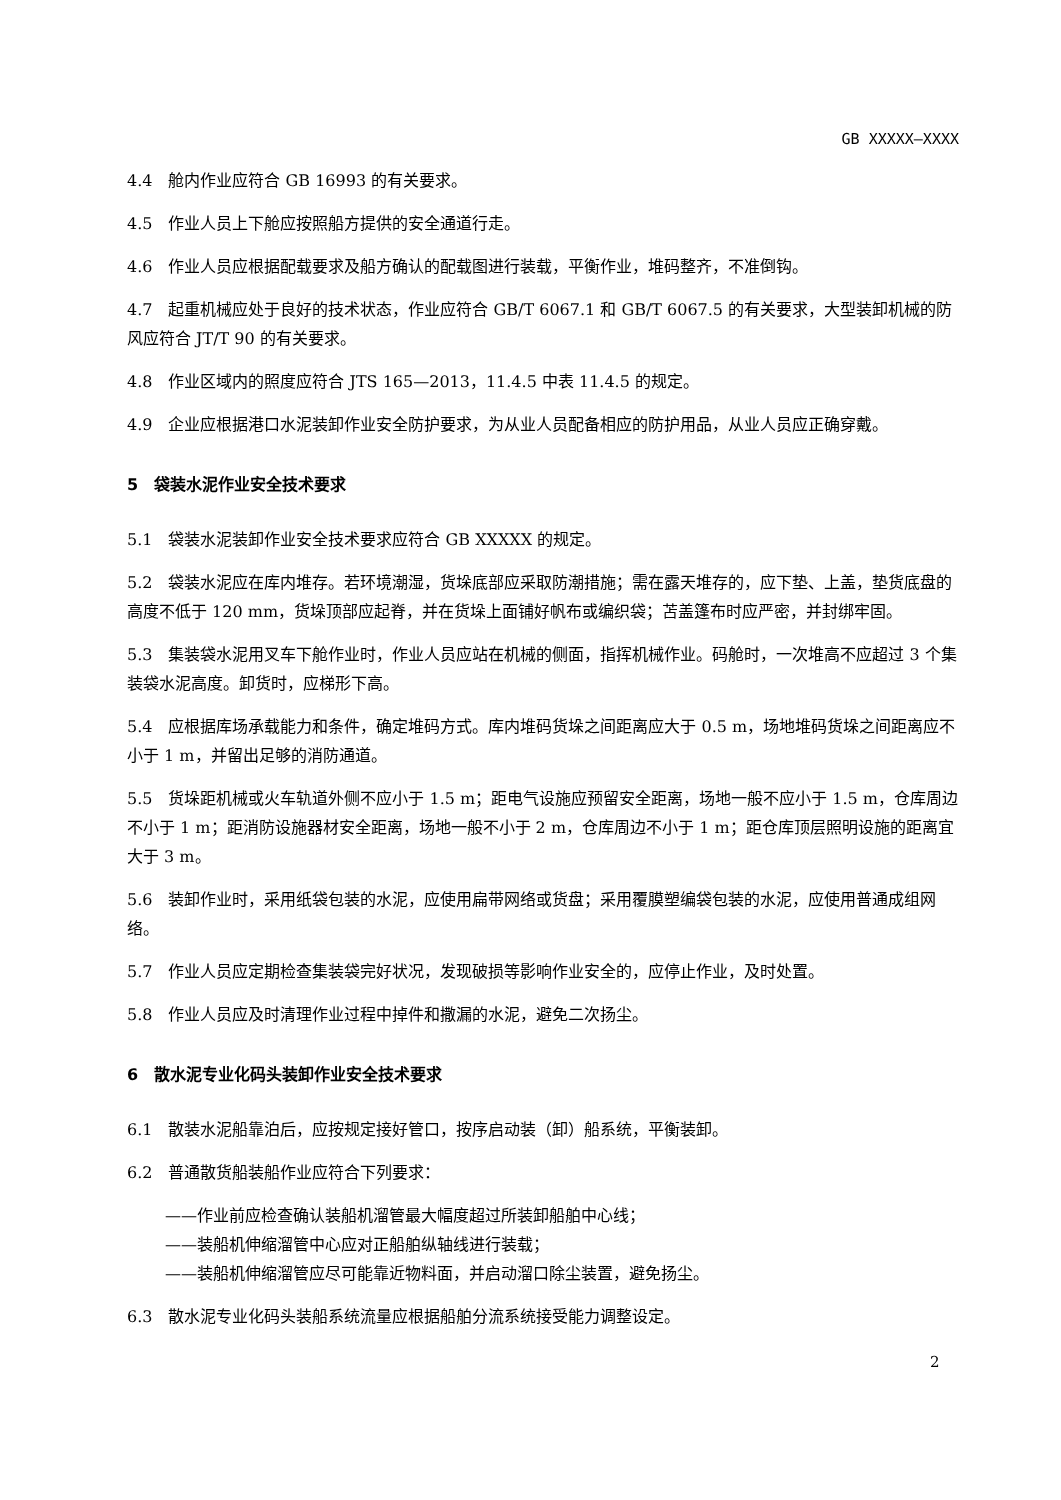GB XXXXX—XXXX
4.4　舱内作业应符合 GB 16993 的有关要求。
4.5　作业人员上下舱应按照船方提供的安全通道行走。
4.6　作业人员应根据配载要求及船方确认的配载图进行装载，平衡作业，堆码整齐，不准倒钩。
4.7　起重机械应处于良好的技术状态，作业应符合 GB/T 6067.1 和 GB/T 6067.5 的有关要求，大型装卸机械的防风应符合 JT/T 90 的有关要求。
4.8　作业区域内的照度应符合 JTS 165—2013，11.4.5 中表 11.4.5 的规定。
4.9　企业应根据港口水泥装卸作业安全防护要求，为从业人员配备相应的防护用品，从业人员应正确穿戴。
5　袋装水泥作业安全技术要求
5.1　袋装水泥装卸作业安全技术要求应符合 GB XXXXX 的规定。
5.2　袋装水泥应在库内堆存。若环境潮湿，货垛底部应采取防潮措施；需在露天堆存的，应下垫、上盖，垫货底盘的高度不低于 120 mm，货垛顶部应起脊，并在货垛上面铺好帆布或编织袋；苫盖篷布时应严密，并封绑牢固。
5.3　集装袋水泥用叉车下舱作业时，作业人员应站在机械的侧面，指挥机械作业。码舱时，一次堆高不应超过 3 个集装袋水泥高度。卸货时，应梯形下高。
5.4　应根据库场承载能力和条件，确定堆码方式。库内堆码货垛之间距离应大于 0.5 m，场地堆码货垛之间距离应不小于 1 m，并留出足够的消防通道。
5.5　货垛距机械或火车轨道外侧不应小于 1.5 m；距电气设施应预留安全距离，场地一般不应小于 1.5 m，仓库周边不小于 1 m；距消防设施器材安全距离，场地一般不小于 2 m，仓库周边不小于 1 m；距仓库顶层照明设施的距离宜大于 3 m。
5.6　装卸作业时，采用纸袋包装的水泥，应使用扁带网络或货盘；采用覆膜塑编袋包装的水泥，应使用普通成组网络。
5.7　作业人员应定期检查集装袋完好状况，发现破损等影响作业安全的，应停止作业，及时处置。
5.8　作业人员应及时清理作业过程中掉件和撒漏的水泥，避免二次扬尘。
6　散水泥专业化码头装卸作业安全技术要求
6.1　散装水泥船靠泊后，应按规定接好管口，按序启动装（卸）船系统，平衡装卸。
6.2　普通散货船装船作业应符合下列要求：
——作业前应检查确认装船机溜管最大幅度超过所装卸船舶中心线；
——装船机伸缩溜管中心应对正船舶纵轴线进行装载；
——装船机伸缩溜管应尽可能靠近物料面，并启动溜口除尘装置，避免扬尘。
6.3　散水泥专业化码头装船系统流量应根据船舶分流系统接受能力调整设定。
2